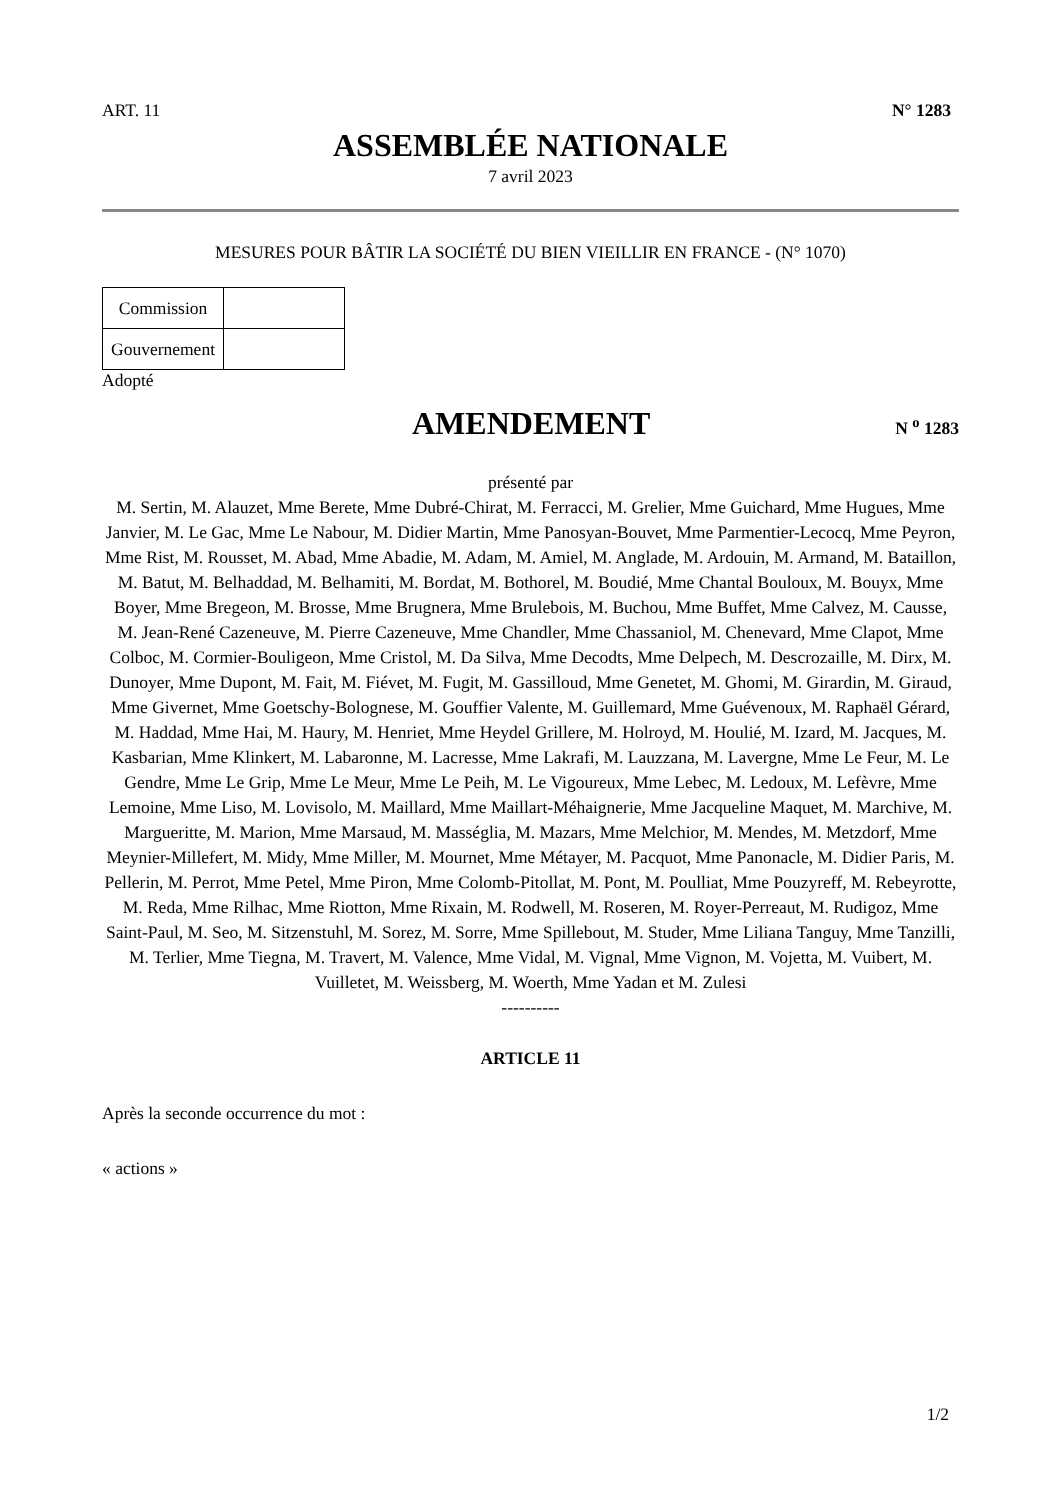ART. 11 N° 1283
ASSEMBLÉE NATIONALE
7 avril 2023
MESURES POUR BÂTIR LA SOCIÉTÉ DU BIEN VIEILLIR EN FRANCE - (N° 1070)
| Commission | |
| Gouvernement | |
Adopté
AMENDEMENT
N <sup>o</sup> 1283
présenté par
M. Sertin, M. Alauzet, Mme Berete, Mme Dubré-Chirat, M. Ferracci, M. Grelier, Mme Guichard, Mme Hugues, Mme Janvier, M. Le Gac, Mme Le Nabour, M. Didier Martin, Mme Panosyan-Bouvet, Mme Parmentier-Lecocq, Mme Peyron, Mme Rist, M. Rousset, M. Abad, Mme Abadie, M. Adam, M. Amiel, M. Anglade, M. Ardouin, M. Armand, M. Bataillon, M. Batut, M. Belhaddad, M. Belhamiti, M. Bordat, M. Bothorel, M. Boudié, Mme Chantal Bouloux, M. Bouyx, Mme Boyer, Mme Bregeon, M. Brosse, Mme Brugnera, Mme Brulebois, M. Buchou, Mme Buffet, Mme Calvez, M. Causse, M. Jean-René Cazeneuve, M. Pierre Cazeneuve, Mme Chandler, Mme Chassaniol, M. Chenevard, Mme Clapot, Mme Colboc, M. Cormier-Bouligeon, Mme Cristol, M. Da Silva, Mme Decodts, Mme Delpech, M. Descrozaille, M. Dirx, M. Dunoyer, Mme Dupont, M. Fait, M. Fiévet, M. Fugit, M. Gassilloud, Mme Genetet, M. Ghomi, M. Girardin, M. Giraud, Mme Givernet, Mme Goetschy-Bolognese, M. Gouffier Valente, M. Guillemard, Mme Guévenoux, M. Raphaël Gérard, M. Haddad, Mme Hai, M. Haury, M. Henriet, Mme Heydel Grillere, M. Holroyd, M. Houlié, M. Izard, M. Jacques, M. Kasbarian, Mme Klinkert, M. Labaronne, M. Lacresse, Mme Lakrafi, M. Lauzzana, M. Lavergne, Mme Le Feur, M. Le Gendre, Mme Le Grip, Mme Le Meur, Mme Le Peih, M. Le Vigoureux, Mme Lebec, M. Ledoux, M. Lefèvre, Mme Lemoine, Mme Liso, M. Lovisolo, M. Maillard, Mme Maillart-Méhaignerie, Mme Jacqueline Maquet, M. Marchive, M. Margueritte, M. Marion, Mme Marsaud, M. Masséglia, M. Mazars, Mme Melchior, M. Mendes, M. Metzdorf, Mme Meynier-Millefert, M. Midy, Mme Miller, M. Mournet, Mme Métayer, M. Pacquot, Mme Panonacle, M. Didier Paris, M. Pellerin, M. Perrot, Mme Petel, Mme Piron, Mme Colomb-Pitollat, M. Pont, M. Poulliat, Mme Pouzyreff, M. Rebeyrotte, M. Reda, Mme Rilhac, Mme Riotton, Mme Rixain, M. Rodwell, M. Roseren, M. Royer-Perreaut, M. Rudigoz, Mme Saint-Paul, M. Seo, M. Sitzenstuhl, M. Sorez, M. Sorre, Mme Spillebout, M. Studer, Mme Liliana Tanguy, Mme Tanzilli, M. Terlier, Mme Tiegna, M. Travert, M. Valence, Mme Vidal, M. Vignal, Mme Vignon, M. Vojetta, M. Vuibert, M. Vuilletet, M. Weissberg, M. Woerth, Mme Yadan et M. Zulesi
----------
ARTICLE 11
Après la seconde occurrence du mot :
« actions »
1/2